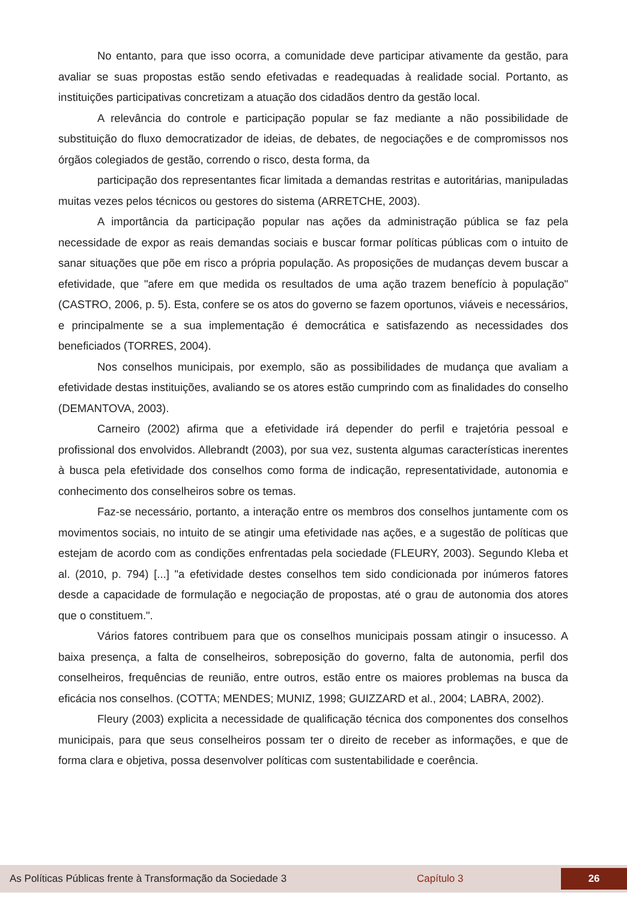No entanto, para que isso ocorra, a comunidade deve participar ativamente da gestão, para avaliar se suas propostas estão sendo efetivadas e readequadas à realidade social. Portanto, as instituições participativas concretizam a atuação dos cidadãos dentro da gestão local.
A relevância do controle e participação popular se faz mediante a não possibilidade de substituição do fluxo democratizador de ideias, de debates, de negociações e de compromissos nos órgãos colegiados de gestão, correndo o risco, desta forma, da
participação dos representantes ficar limitada a demandas restritas e autoritárias, manipuladas muitas vezes pelos técnicos ou gestores do sistema (ARRETCHE, 2003).
A importância da participação popular nas ações da administração pública se faz pela necessidade de expor as reais demandas sociais e buscar formar políticas públicas com o intuito de sanar situações que põe em risco a própria população. As proposições de mudanças devem buscar a efetividade, que "afere em que medida os resultados de uma ação trazem benefício à população" (CASTRO, 2006, p. 5). Esta, confere se os atos do governo se fazem oportunos, viáveis e necessários, e principalmente se a sua implementação é democrática e satisfazendo as necessidades dos beneficiados (TORRES, 2004).
Nos conselhos municipais, por exemplo, são as possibilidades de mudança que avaliam a efetividade destas instituições, avaliando se os atores estão cumprindo com as finalidades do conselho (DEMANTOVA, 2003).
Carneiro (2002) afirma que a efetividade irá depender do perfil e trajetória pessoal e profissional dos envolvidos. Allebrandt (2003), por sua vez, sustenta algumas características inerentes à busca pela efetividade dos conselhos como forma de indicação, representatividade, autonomia e conhecimento dos conselheiros sobre os temas.
Faz-se necessário, portanto, a interação entre os membros dos conselhos juntamente com os movimentos sociais, no intuito de se atingir uma efetividade nas ações, e a sugestão de políticas que estejam de acordo com as condições enfrentadas pela sociedade (FLEURY, 2003). Segundo Kleba et al. (2010, p. 794) [...] "a efetividade destes conselhos tem sido condicionada por inúmeros fatores desde a capacidade de formulação e negociação de propostas, até o grau de autonomia dos atores que o constituem.".
Vários fatores contribuem para que os conselhos municipais possam atingir o insucesso. A baixa presença, a falta de conselheiros, sobreposição do governo, falta de autonomia, perfil dos conselheiros, frequências de reunião, entre outros, estão entre os maiores problemas na busca da eficácia nos conselhos. (COTTA; MENDES; MUNIZ, 1998; GUIZZARD et al., 2004; LABRA, 2002).
Fleury (2003) explicita a necessidade de qualificação técnica dos componentes dos conselhos municipais, para que seus conselheiros possam ter o direito de receber as informações, e que de forma clara e objetiva, possa desenvolver políticas com sustentabilidade e coerência.
As Políticas Públicas frente à Transformação da Sociedade 3 Capítulo 3 26